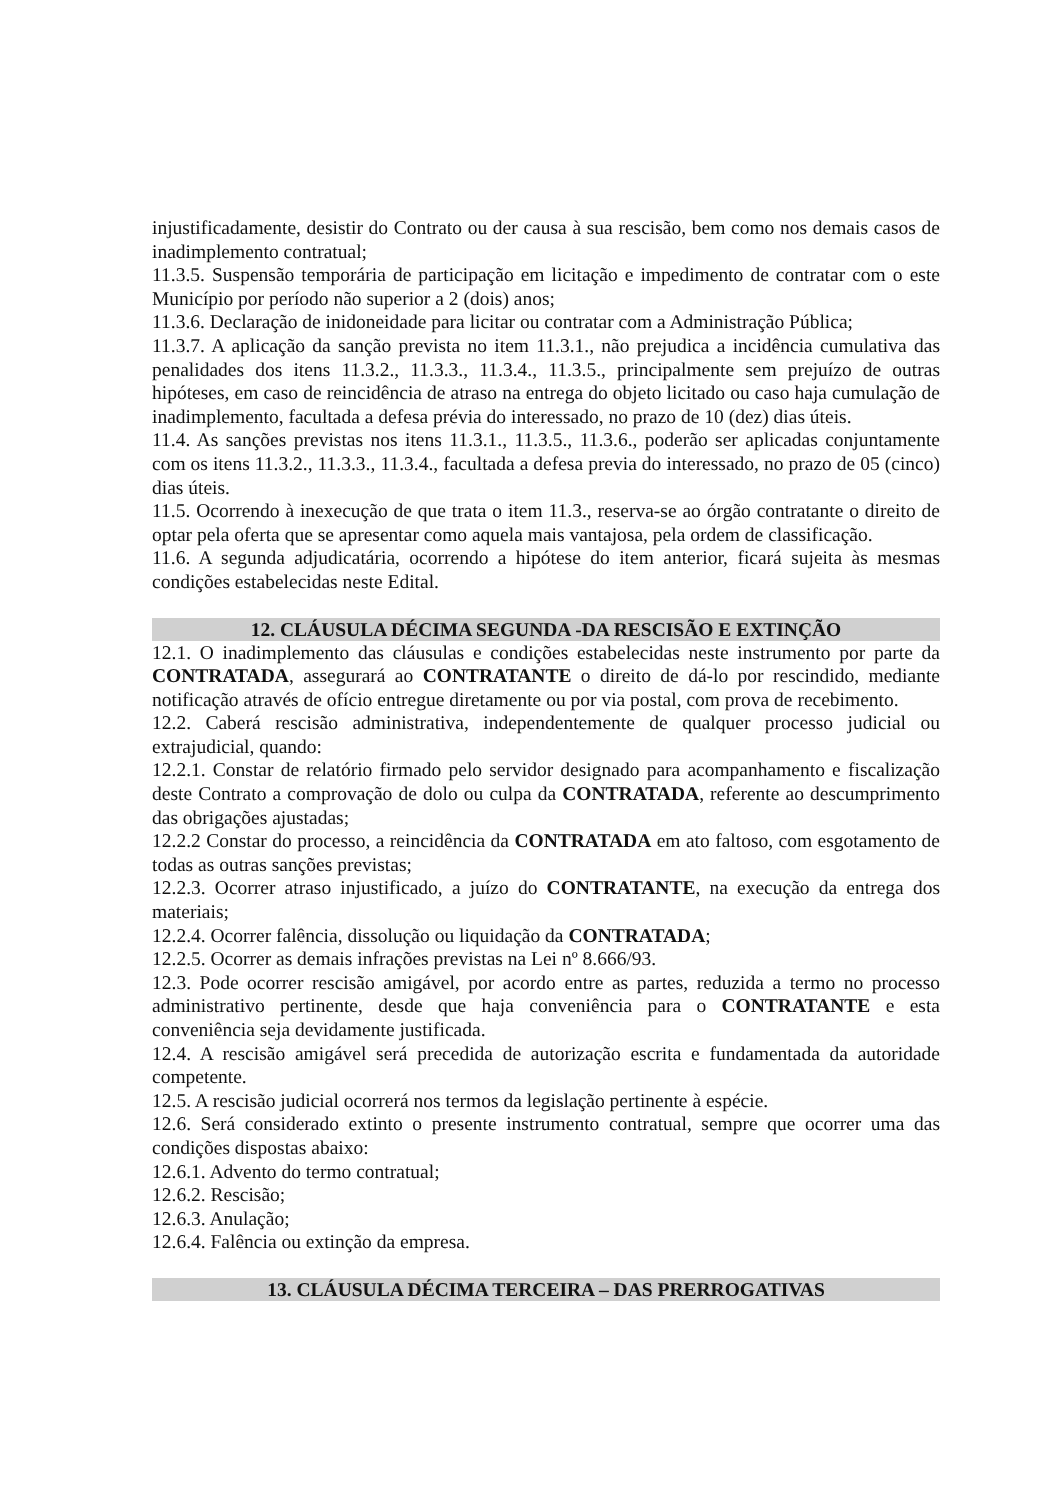injustificadamente, desistir do Contrato ou der causa à sua rescisão, bem como nos demais casos de inadimplemento contratual;
11.3.5. Suspensão temporária de participação em licitação e impedimento de contratar com o este Município por período não superior a 2 (dois) anos;
11.3.6. Declaração de inidoneidade para licitar ou contratar com a Administração Pública;
11.3.7. A aplicação da sanção prevista no item 11.3.1., não prejudica a incidência cumulativa das penalidades dos itens 11.3.2., 11.3.3., 11.3.4., 11.3.5., principalmente sem prejuízo de outras hipóteses, em caso de reincidência de atraso na entrega do objeto licitado ou caso haja cumulação de inadimplemento, facultada a defesa prévia do interessado, no prazo de 10 (dez) dias úteis.
11.4. As sanções previstas nos itens 11.3.1., 11.3.5., 11.3.6., poderão ser aplicadas conjuntamente com os itens 11.3.2., 11.3.3., 11.3.4., facultada a defesa previa do interessado, no prazo de 05 (cinco) dias úteis.
11.5. Ocorrendo à inexecução de que trata o item 11.3., reserva-se ao órgão contratante o direito de optar pela oferta que se apresentar como aquela mais vantajosa, pela ordem de classificação.
11.6. A segunda adjudicatária, ocorrendo a hipótese do item anterior, ficará sujeita às mesmas condições estabelecidas neste Edital.
12. CLÁUSULA DÉCIMA SEGUNDA -DA RESCISÃO E EXTINÇÃO
12.1. O inadimplemento das cláusulas e condições estabelecidas neste instrumento por parte da CONTRATADA, assegurará ao CONTRATANTE o direito de dá-lo por rescindido, mediante notificação através de ofício entregue diretamente ou por via postal, com prova de recebimento.
12.2. Caberá rescisão administrativa, independentemente de qualquer processo judicial ou extrajudicial, quando:
12.2.1. Constar de relatório firmado pelo servidor designado para acompanhamento e fiscalização deste Contrato a comprovação de dolo ou culpa da CONTRATADA, referente ao descumprimento das obrigações ajustadas;
12.2.2 Constar do processo, a reincidência da CONTRATADA em ato faltoso, com esgotamento de todas as outras sanções previstas;
12.2.3. Ocorrer atraso injustificado, a juízo do CONTRATANTE, na execução da entrega dos materiais;
12.2.4. Ocorrer falência, dissolução ou liquidação da CONTRATADA;
12.2.5. Ocorrer as demais infrações previstas na Lei nº 8.666/93.
12.3. Pode ocorrer rescisão amigável, por acordo entre as partes, reduzida a termo no processo administrativo pertinente, desde que haja conveniência para o CONTRATANTE e esta conveniência seja devidamente justificada.
12.4. A rescisão amigável será precedida de autorização escrita e fundamentada da autoridade competente.
12.5. A rescisão judicial ocorrerá nos termos da legislação pertinente à espécie.
12.6. Será considerado extinto o presente instrumento contratual, sempre que ocorrer uma das condições dispostas abaixo:
12.6.1. Advento do termo contratual;
12.6.2. Rescisão;
12.6.3. Anulação;
12.6.4. Falência ou extinção da empresa.
13. CLÁUSULA DÉCIMA TERCEIRA – DAS PRERROGATIVAS